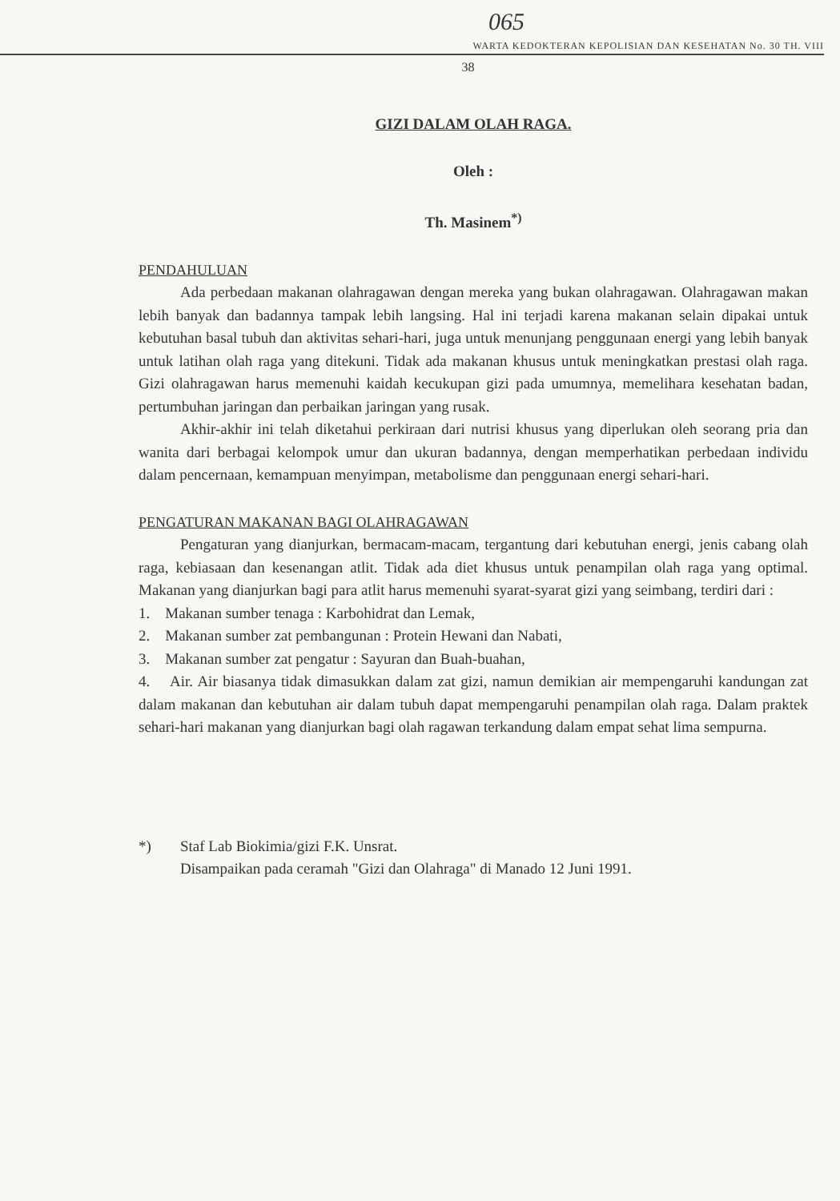065
WARTA KEDOKTERAN KEPOLISIAN DAN KESEHATAN No. 30 TH. VIII
38
GIZI DALAM OLAH RAGA.
Oleh :
Th. Masinem<sup>*)</sup>
PENDAHULUAN
Ada perbedaan makanan olahragawan dengan mereka yang bukan olahragawan. Olahragawan makan lebih banyak dan badannya tampak lebih langsing. Hal ini terjadi karena makanan selain dipakai untuk kebutuhan basal tubuh dan aktivitas sehari-hari, juga untuk menunjang penggunaan energi yang lebih banyak untuk latihan olah raga yang ditekuni. Tidak ada makanan khusus untuk meningkatkan prestasi olah raga. Gizi olahragawan harus memenuhi kaidah kecukupan gizi pada umumnya, memelihara kesehatan badan, pertumbuhan jaringan dan perbaikan jaringan yang rusak.
Akhir-akhir ini telah diketahui perkiraan dari nutrisi khusus yang diperlukan oleh seorang pria dan wanita dari berbagai kelompok umur dan ukuran badannya, dengan memperhatikan perbedaan individu dalam pencernaan, kemampuan menyimpan, metabolisme dan penggunaan energi sehari-hari.
PENGATURAN MAKANAN BAGI OLAHRAGAWAN
Pengaturan yang dianjurkan, bermacam-macam, tergantung dari kebutuhan energi, jenis cabang olah raga, kebiasaan dan kesenangan atlit. Tidak ada diet khusus untuk penampilan olah raga yang optimal. Makanan yang dianjurkan bagi para atlit harus memenuhi syarat-syarat gizi yang seimbang, terdiri dari :
1. Makanan sumber tenaga : Karbohidrat dan Lemak,
2. Makanan sumber zat pembangunan : Protein Hewani dan Nabati,
3. Makanan sumber zat pengatur : Sayuran dan Buah-buahan,
4. Air. Air biasanya tidak dimasukkan dalam zat gizi, namun demikian air mempengaruhi kandungan zat dalam makanan dan kebutuhan air dalam tubuh dapat mempengaruhi penampilan olah raga. Dalam praktek sehari-hari makanan yang dianjurkan bagi olah ragawan terkandung dalam empat sehat lima sempurna.
*) Staf Lab Biokimia/gizi F.K. Unsrat.
Disampaikan pada ceramah "Gizi dan Olahraga" di Manado 12 Juni 1991.